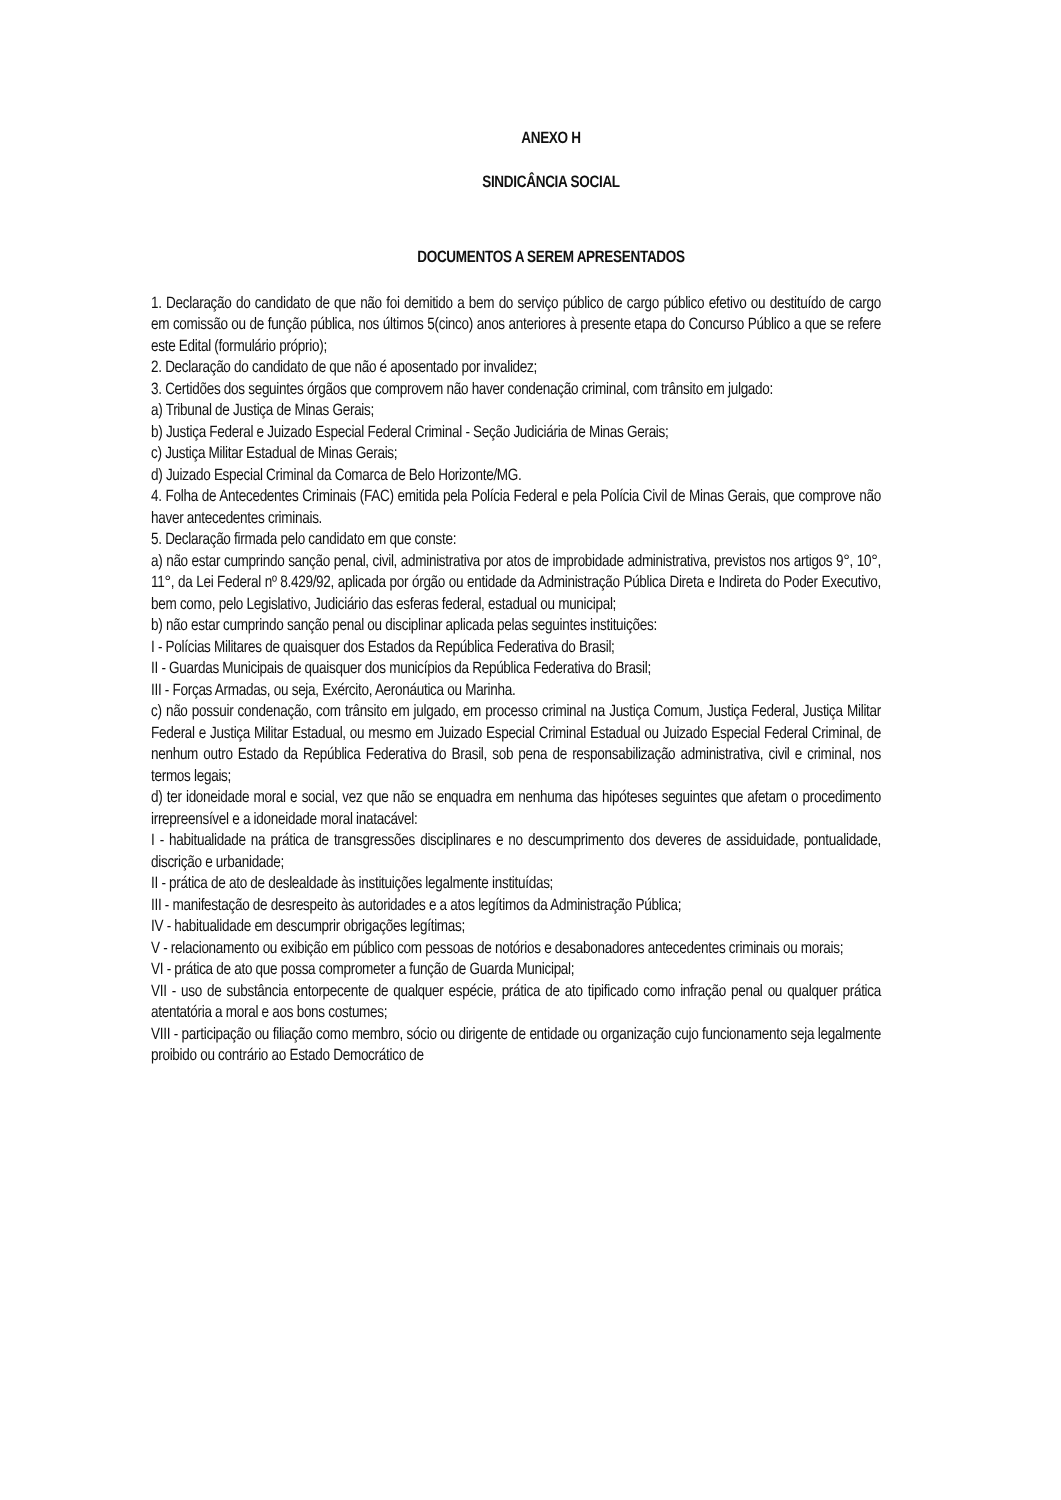ANEXO H
SINDICÂNCIA SOCIAL
DOCUMENTOS A SEREM APRESENTADOS
1. Declaração do candidato de que não foi demitido a bem do serviço público de cargo público efetivo ou destituído de cargo em comissão ou de função pública, nos últimos 5(cinco) anos anteriores à presente etapa do Concurso Público a que se refere este Edital (formulário próprio);
2. Declaração do candidato de que não é aposentado por invalidez;
3. Certidões dos seguintes órgãos que comprovem não haver condenação criminal, com trânsito em julgado:
a) Tribunal de Justiça de Minas Gerais;
b) Justiça Federal e Juizado Especial Federal Criminal - Seção Judiciária de Minas Gerais;
c) Justiça Militar Estadual de Minas Gerais;
d) Juizado Especial Criminal da Comarca de Belo Horizonte/MG.
4. Folha de Antecedentes Criminais (FAC) emitida pela Polícia Federal e pela Polícia Civil de Minas Gerais, que comprove não haver antecedentes criminais.
5. Declaração firmada pelo candidato em que conste:
a) não estar cumprindo sanção penal, civil, administrativa por atos de improbidade administrativa, previstos nos artigos 9°, 10°, 11°, da Lei Federal nº 8.429/92, aplicada por órgão ou entidade da Administração Pública Direta e Indireta do Poder Executivo, bem como, pelo Legislativo, Judiciário das esferas federal, estadual ou municipal;
b) não estar cumprindo sanção penal ou disciplinar aplicada pelas seguintes instituições:
I - Polícias Militares de quaisquer dos Estados da República Federativa do Brasil;
II - Guardas Municipais de quaisquer dos municípios da República Federativa do Brasil;
III - Forças Armadas, ou seja, Exército, Aeronáutica ou Marinha.
c) não possuir condenação, com trânsito em julgado, em processo criminal na Justiça Comum, Justiça Federal, Justiça Militar Federal e Justiça Militar Estadual, ou mesmo em Juizado Especial Criminal Estadual ou Juizado Especial Federal Criminal, de nenhum outro Estado da República Federativa do Brasil, sob pena de responsabilização administrativa, civil e criminal, nos termos legais;
d) ter idoneidade moral e social, vez que não se enquadra em nenhuma das hipóteses seguintes que afetam o procedimento irrepreensível e a idoneidade moral inatacável:
I - habitualidade na prática de transgressões disciplinares e no descumprimento dos deveres de assiduidade, pontualidade, discrição e urbanidade;
II - prática de ato de deslealdade às instituições legalmente instituídas;
III - manifestação de desrespeito às autoridades e a atos legítimos da Administração Pública;
IV - habitualidade em descumprir obrigações legítimas;
V - relacionamento ou exibição em público com pessoas de notórios e desabonadores antecedentes criminais ou morais;
VI - prática de ato que possa comprometer a função de Guarda Municipal;
VII - uso de substância entorpecente de qualquer espécie, prática de ato tipificado como infração penal ou qualquer prática atentatória a moral e aos bons costumes;
VIII - participação ou filiação como membro, sócio ou dirigente de entidade ou organização cujo funcionamento seja legalmente proibido ou contrário ao Estado Democrático de